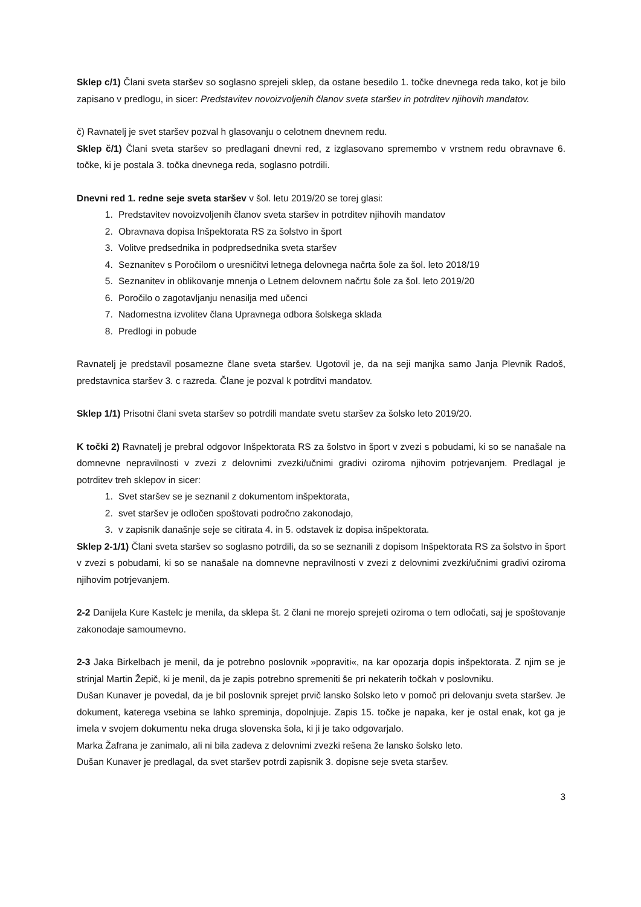Sklep c/1) Člani sveta staršev so soglasno sprejeli sklep, da ostane besedilo 1. točke dnevnega reda tako, kot je bilo zapisano v predlogu, in sicer: Predstavitev novoizvoljenih članov sveta staršev in potrditev njihovih mandatov.
č) Ravnatelj je svet staršev pozval h glasovanju o celotnem dnevnem redu.
Sklep č/1) Člani sveta staršev so predlagani dnevni red, z izglasovano spremembo v vrstnem redu obravnave 6. točke, ki je postala 3. točka dnevnega reda, soglasno potrdili.
Dnevni red 1. redne seje sveta staršev v šol. letu 2019/20 se torej glasi:
1. Predstavitev novoizvoljenih članov sveta staršev in potrditev njihovih mandatov
2. Obravnava dopisa Inšpektorata RS za šolstvo in šport
3. Volitve predsednika in podpredsednika sveta staršev
4. Seznanitev s Poročilom o uresničitvi letnega delovnega načrta šole za šol. leto 2018/19
5. Seznanitev in oblikovanje mnenja o Letnem delovnem načrtu šole za šol. leto 2019/20
6. Poročilo o zagotavljanju nenasilja med učenci
7. Nadomestna izvolitev člana Upravnega odbora šolskega sklada
8. Predlogi in pobude
Ravnatelj je predstavil posamezne člane sveta staršev. Ugotovil je, da na seji manjka samo Janja Plevnik Radoš, predstavnica staršev 3. c razreda. Člane je pozval k potrditvi mandatov.
Sklep 1/1) Prisotni člani sveta staršev so potrdili mandate svetu staršev za šolsko leto 2019/20.
K točki 2) Ravnatelj je prebral odgovor Inšpektorata RS za šolstvo in šport v zvezi s pobudami, ki so se nanašale na domnevne nepravilnosti v zvezi z delovnimi zvezki/učnimi gradivi oziroma njihovim potrjevanjem. Predlagal je potrditev treh sklepov in sicer:
1. Svet staršev se je seznanil z dokumentom inšpektorata,
2. svet staršev je odločen spoštovati področno zakonodajo,
3. v zapisnik današnje seje se citirata 4. in 5. odstavek iz dopisa inšpektorata.
Sklep 2-1/1) Člani sveta staršev so soglasno potrdili, da so se seznanili z dopisom Inšpektorata RS za šolstvo in šport v zvezi s pobudami, ki so se nanašale na domnevne nepravilnosti v zvezi z delovnimi zvezki/učnimi gradivi oziroma njihovim potrjevanjem.
2-2 Danijela Kure Kastelc je menila, da sklepa št. 2 člani ne morejo sprejeti oziroma o tem odločati, saj je spoštovanje zakonodaje samoumevno.
2-3 Jaka Birkelbach je menil, da je potrebno poslovnik »popraviti«, na kar opozarja dopis inšpektorata. Z njim se je strinjal Martin Žepič, ki je menil, da je zapis potrebno spremeniti še pri nekaterih točkah v poslovniku.
Dušan Kunaver je povedal, da je bil poslovnik sprejet prvič lansko šolsko leto v pomoč pri delovanju sveta staršev. Je dokument, katerega vsebina se lahko spreminja, dopolnjuje. Zapis 15. točke je napaka, ker je ostal enak, kot ga je imela v svojem dokumentu neka druga slovenska šola, ki ji je tako odgovarjalo.
Marka Žafrana je zanimalo, ali ni bila zadeva z delovnimi zvezki rešena že lansko šolsko leto.
Dušan Kunaver je predlagal, da svet staršev potrdi zapisnik 3. dopisne seje sveta staršev.
3